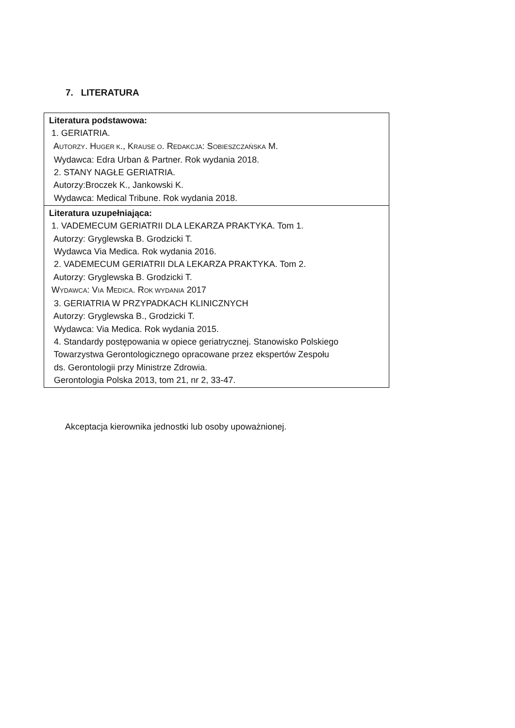7. LITERATURA
| Literatura podstawowa: 1. GERIATRIA. A UTORZY . H UGER K ., K RAUSE O . R EDAKCJA : S OBIESZCZAŃSKA M. Wydawca: Edra Urban & Partner. Rok wydania 2018. 2. STANY NAGŁE GERIATRIA. Autorzy:Broczek K., Jankowski K. Wydawca: Medical Tribune. Rok wydania 2018. |
| Literatura uzupełniająca: 1. VADEMECUM GERIATRII DLA LEKARZA PRAKTYKA. Tom 1. Autorzy: Gryglewska B. Grodzicki T. Wydawca Via Medica. Rok wydania 2016. 2. VADEMECUM GERIATRII DLA LEKARZA PRAKTYKA. Tom 2. Autorzy: Gryglewska B. Grodzicki T. W YDAWCA : V IA M EDICA . R OK WYDANIA 2017 3. GERIATRIA W PRZYPADKACH KLINICZNYCH Autorzy: Gryglewska B., Grodzicki T. Wydawca: Via Medica. Rok wydania 2015. 4. Standardy postępowania w opiece geriatrycznej. Stanowisko Polskiego Towarzystwa Gerontologicznego opracowane przez ekspertów Zespołu ds. Gerontologii przy Ministrze Zdrowia. Gerontologia Polska 2013, tom 21, nr 2, 33-47. |
Akceptacja kierownika jednostki lub osoby upoważnionej.